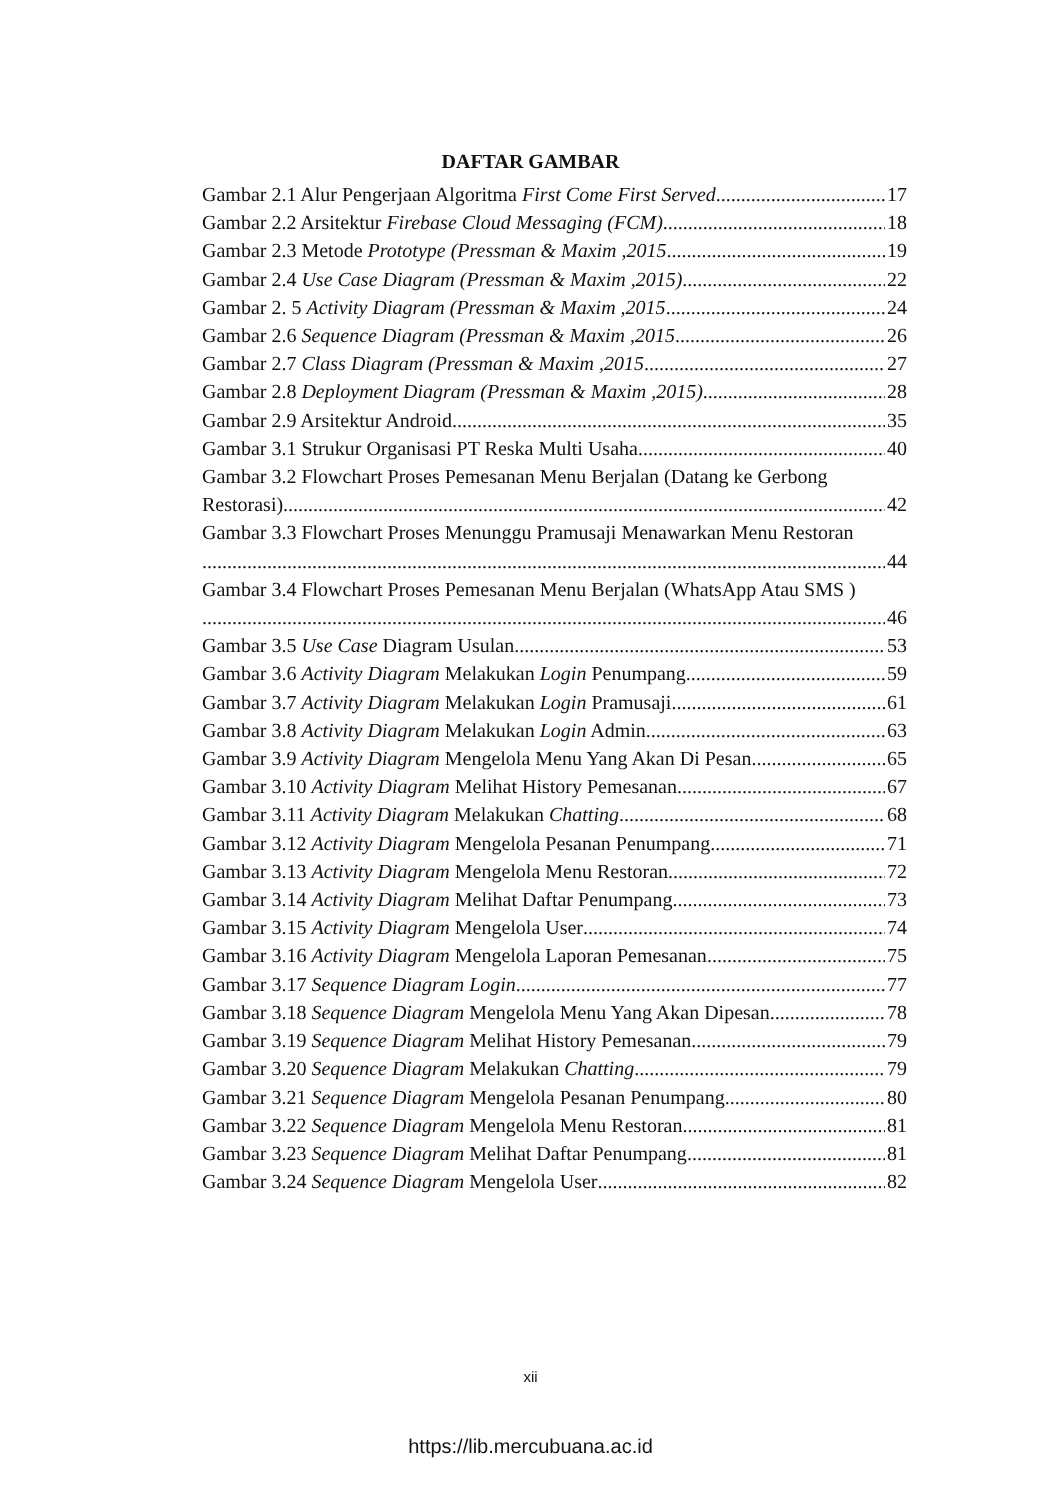DAFTAR GAMBAR
Gambar 2.1 Alur Pengerjaan Algoritma First Come First Served 17
Gambar 2.2 Arsitektur Firebase Cloud Messaging (FCM) 18
Gambar 2.3 Metode Prototype (Pressman & Maxim ,2015 19
Gambar 2.4 Use Case Diagram (Pressman & Maxim ,2015) 22
Gambar 2. 5 Activity Diagram (Pressman & Maxim ,2015 24
Gambar 2.6 Sequence Diagram (Pressman & Maxim ,2015 26
Gambar 2.7 Class Diagram (Pressman & Maxim ,2015 27
Gambar 2.8 Deployment Diagram (Pressman & Maxim ,2015) 28
Gambar 2.9 Arsitektur Android 35
Gambar 3.1 Strukur Organisasi PT Reska Multi Usaha 40
Gambar 3.2 Flowchart Proses Pemesanan Menu Berjalan (Datang ke Gerbong
Restorasi) 42
Gambar 3.3 Flowchart Proses Menunggu Pramusaji Menawarkan Menu Restoran
44
Gambar 3.4 Flowchart Proses Pemesanan Menu Berjalan (WhatsApp Atau SMS )
46
Gambar 3.5 Use Case Diagram Usulan 53
Gambar 3.6 Activity Diagram Melakukan Login Penumpang 59
Gambar 3.7 Activity Diagram Melakukan Login Pramusaji 61
Gambar 3.8 Activity Diagram Melakukan Login Admin 63
Gambar 3.9 Activity Diagram Mengelola Menu Yang Akan Di Pesan 65
Gambar 3.10 Activity Diagram Melihat History Pemesanan 67
Gambar 3.11 Activity Diagram Melakukan Chatting 68
Gambar 3.12 Activity Diagram Mengelola Pesanan Penumpang 71
Gambar 3.13 Activity Diagram Mengelola Menu Restoran 72
Gambar 3.14 Activity Diagram Melihat Daftar Penumpang 73
Gambar 3.15 Activity Diagram Mengelola User 74
Gambar 3.16 Activity Diagram Mengelola Laporan Pemesanan 75
Gambar 3.17 Sequence Diagram Login 77
Gambar 3.18 Sequence Diagram Mengelola Menu Yang Akan Dipesan 78
Gambar 3.19 Sequence Diagram Melihat History Pemesanan 79
Gambar 3.20 Sequence Diagram Melakukan Chatting 79
Gambar 3.21 Sequence Diagram Mengelola Pesanan Penumpang 80
Gambar 3.22 Sequence Diagram Mengelola Menu Restoran 81
Gambar 3.23 Sequence Diagram Melihat Daftar Penumpang 81
Gambar 3.24 Sequence Diagram Mengelola User 82
xii
https://lib.mercubuana.ac.id